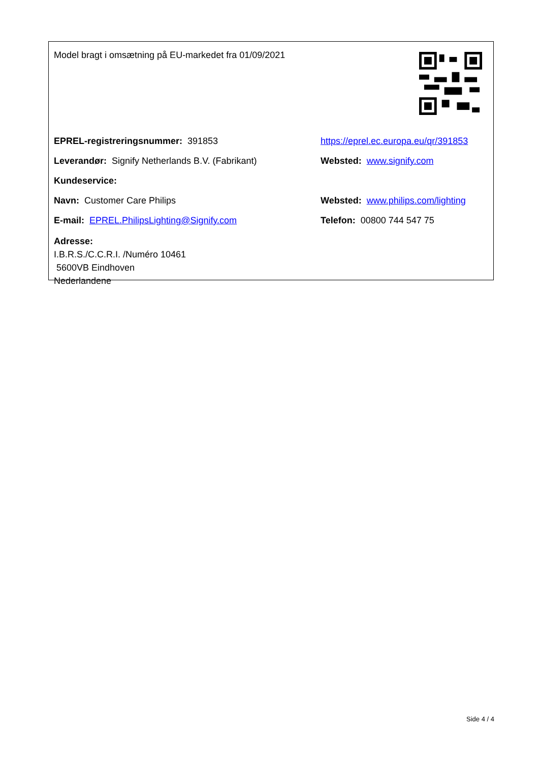Model bragt i omsætning på EU-markedet fra 01/09/2021
EPREL-registreringsnummer: 391853
https://eprel.ec.europa.eu/qr/391853
Leverandør: Signify Netherlands B.V. (Fabrikant)
Websted: www.signify.com
Kundeservice:
Navn: Customer Care Philips
Websted: www.philips.com/lighting
E-mail: EPREL.PhilipsLighting@Signify.com Telefon: 00800 744 547 75
Adresse:
I.B.R.S./C.C.R.I. /Numéro 10461
5600VB Eindhoven
Nederlandene
Side 4 / 4